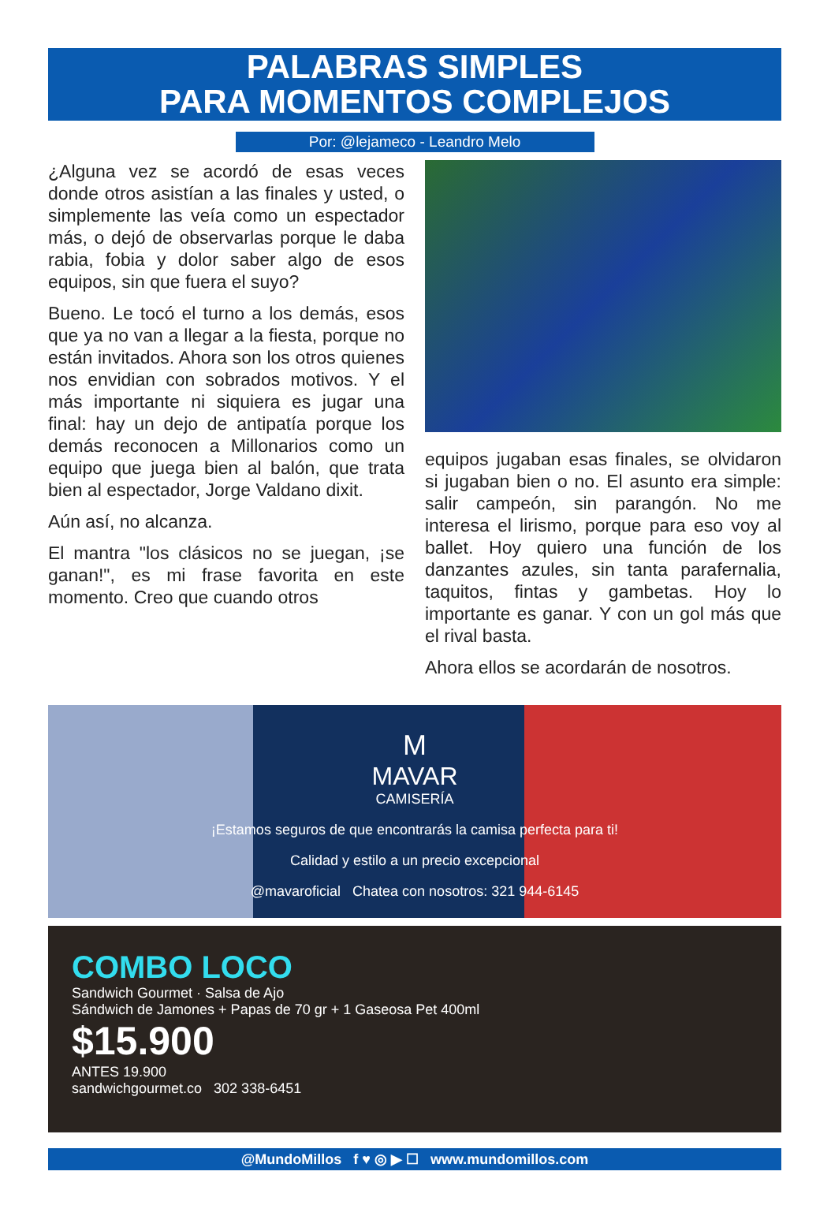PALABRAS SIMPLES
PARA MOMENTOS COMPLEJOS
Por: @lejameco - Leandro Melo
¿Alguna vez se acordó de esas veces donde otros asistían a las finales y usted, o simplemente las veía como un espectador más, o dejó de observarlas porque le daba rabia, fobia y dolor saber algo de esos equipos, sin que fuera el suyo?
Bueno. Le tocó el turno a los demás, esos que ya no van a llegar a la fiesta, porque no están invitados. Ahora son los otros quienes nos envidian con sobrados motivos. Y el más importante ni siquiera es jugar una final: hay un dejo de antipatía porque los demás reconocen a Millonarios como un equipo que juega bien al balón, que trata bien al espectador, Jorge Valdano dixit.
Aún así, no alcanza.
El mantra "los clásicos no se juegan, ¡se ganan!", es mi frase favorita en este momento. Creo que cuando otros
equipos jugaban esas finales, se olvidaron si jugaban bien o no. El asunto era simple: salir campeón, sin parangón. No me interesa el lirismo, porque para eso voy al ballet. Hoy quiero una función de los danzantes azules, sin tanta parafernalia, taquitos, fintas y gambetas. Hoy lo importante es ganar. Y con un gol más que el rival basta.
Ahora ellos se acordarán de nosotros.
M
MAVAR
CAMISERÍA
¡Estamos seguros de que encontrarás la camisa perfecta para ti!
Calidad y estilo a un precio excepcional
@mavaroficial Chatea con nosotros: 321 944-6145
COMBO LOCO
Sandwich Gourmet · Salsa de Ajo
Sándwich de Jamones + Papas de 70 gr + 1 Gaseosa Pet 400ml
$15.900
ANTES 19.900
sandwichgourmet.co 302 338-6451
@MundoMillos f ♥ ◎ ▶ ☐ www.mundomillos.com